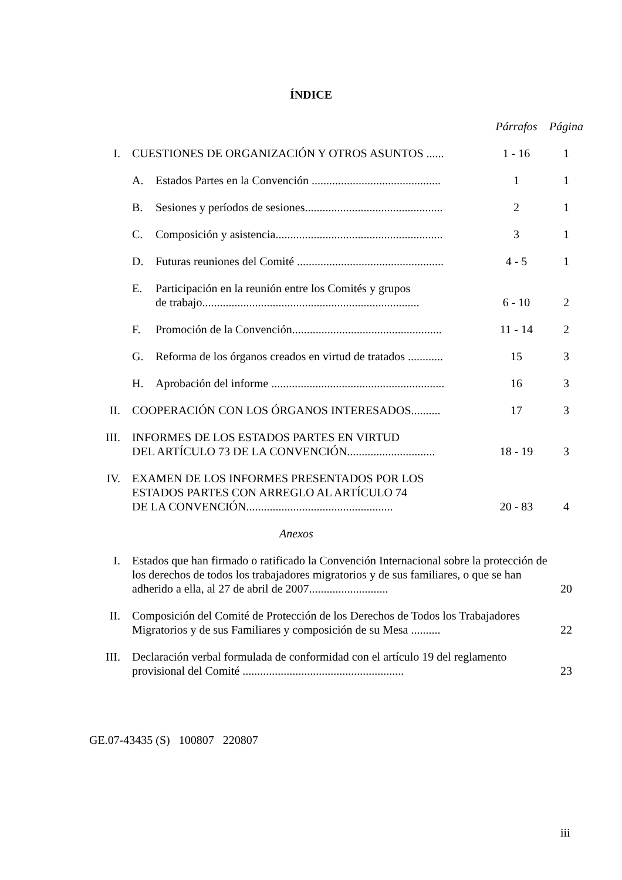ÍNDICE
| | | | Párrafos | Página |
| I. | CUESTIONES DE ORGANIZACIÓN Y OTROS ASUNTOS ...... | | 1 - 16 | 1 |
| | A. | Estados Partes en la Convención ............................................ | 1 | 1 |
| | B. | Sesiones y períodos de sesiones............................................... | 2 | 1 |
| | C. | Composición y asistencia......................................................... | 3 | 1 |
| | D. | Futuras reuniones del Comité .................................................. | 4 - 5 | 1 |
| | E. | Participación en la reunión entre los Comités y grupos de trabajo.......................................................................... | 6 - 10 | 2 |
| | F. | Promoción de la Convención................................................... | 11 - 14 | 2 |
| | G. | Reforma de los órganos creados en virtud de tratados ............ | 15 | 3 |
| | H. | Aprobación del informe ........................................................... | 16 | 3 |
| II. | COOPERACIÓN CON LOS ÓRGANOS INTERESADOS.......... | | 17 | 3 |
| III. | INFORMES DE LOS ESTADOS PARTES EN VIRTUD DEL ARTÍCULO 73 DE LA CONVENCIÓN.............................. | | 18 - 19 | 3 |
| IV. | EXAMEN DE LOS INFORMES PRESENTADOS POR LOS ESTADOS PARTES CON ARREGLO AL ARTÍCULO 74 DE LA CONVENCIÓN.................................................. | | 20 - 83 | 4 |
| Anexos | | | | |
| I. | Estados que han firmado o ratificado la Convención Internacional sobre la protección de los derechos de todos los trabajadores migratorios y de sus familiares, o que se han adherido a ella, al 27 de abril de 2007........................... | | | 20 |
| II. | Composición del Comité de Protección de los Derechos de Todos los Trabajadores Migratorios y de sus Familiares y composición de su Mesa .......... | | | 22 |
| III. | Declaración verbal formulada de conformidad con el artículo 19 del reglamento provisional del Comité ....................................................... | | | 23 |
GE.07-43435 (S) 100807 220807
iii